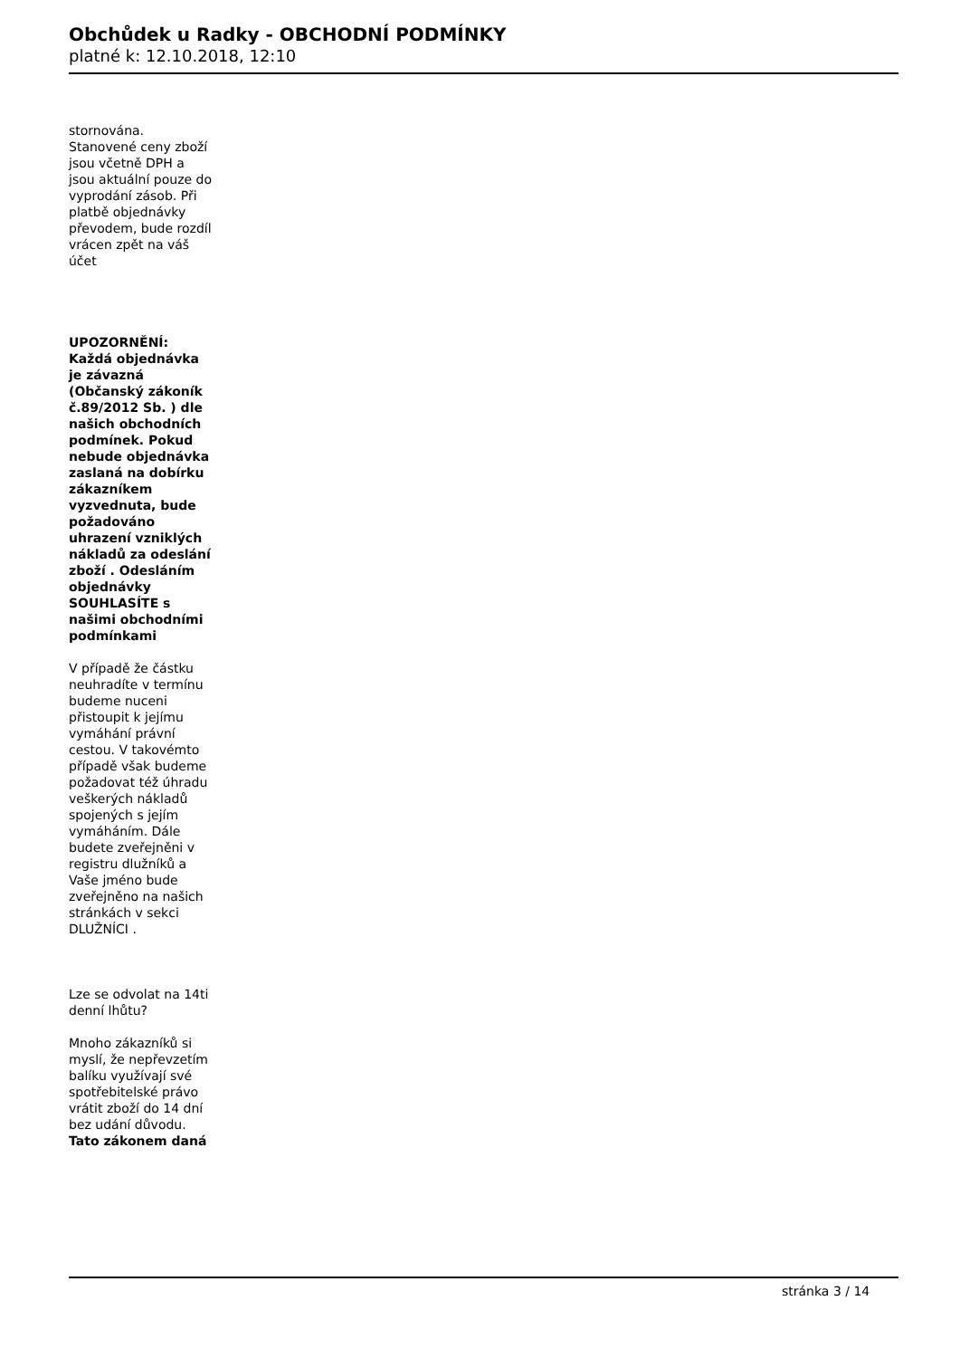Obchůdek u Radky - OBCHODNÍ PODMÍNKY
platné k: 12.10.2018, 12:10
stornována. Stanovené ceny zboží jsou včetně DPH a jsou aktuální pouze do vyprodání zásob. Při platbě objednávky převodem, bude rozdíl vrácen zpět na váš účet
UPOZORNĚNÍ: Každá objednávka je závazná (Občanský zákoník č.89/2012 Sb. ) dle našich obchodních podmínek. Pokud nebude objednávka zaslaná na dobírku zákazníkem vyzvednuta, bude požadováno uhrazení vzniklých nákladů za odeslání zboží . Odesláním objednávky SOUHLASÍTE s našimi obchodními podmínkami
V případě že částku neuhradíte v termínu budeme nuceni přistoupit k jejímu vymáhání právní cestou. V takovémto případě však budeme požadovat též úhradu veškerých nákladů spojených s jejím vymáháním. Dále budete zveřejněni v registru dlužníků a Vaše jméno bude zveřejněno na našich stránkách v sekci DLUŽNÍCI .
Lze se odvolat na 14ti denní lhůtu?
Mnoho zákazníků si myslí, že nepřevzetím balíku využívají své spotřebitelské právo vrátit zboží do 14 dní bez udání důvodu. Tato zákonem daná
stránka 3 / 14